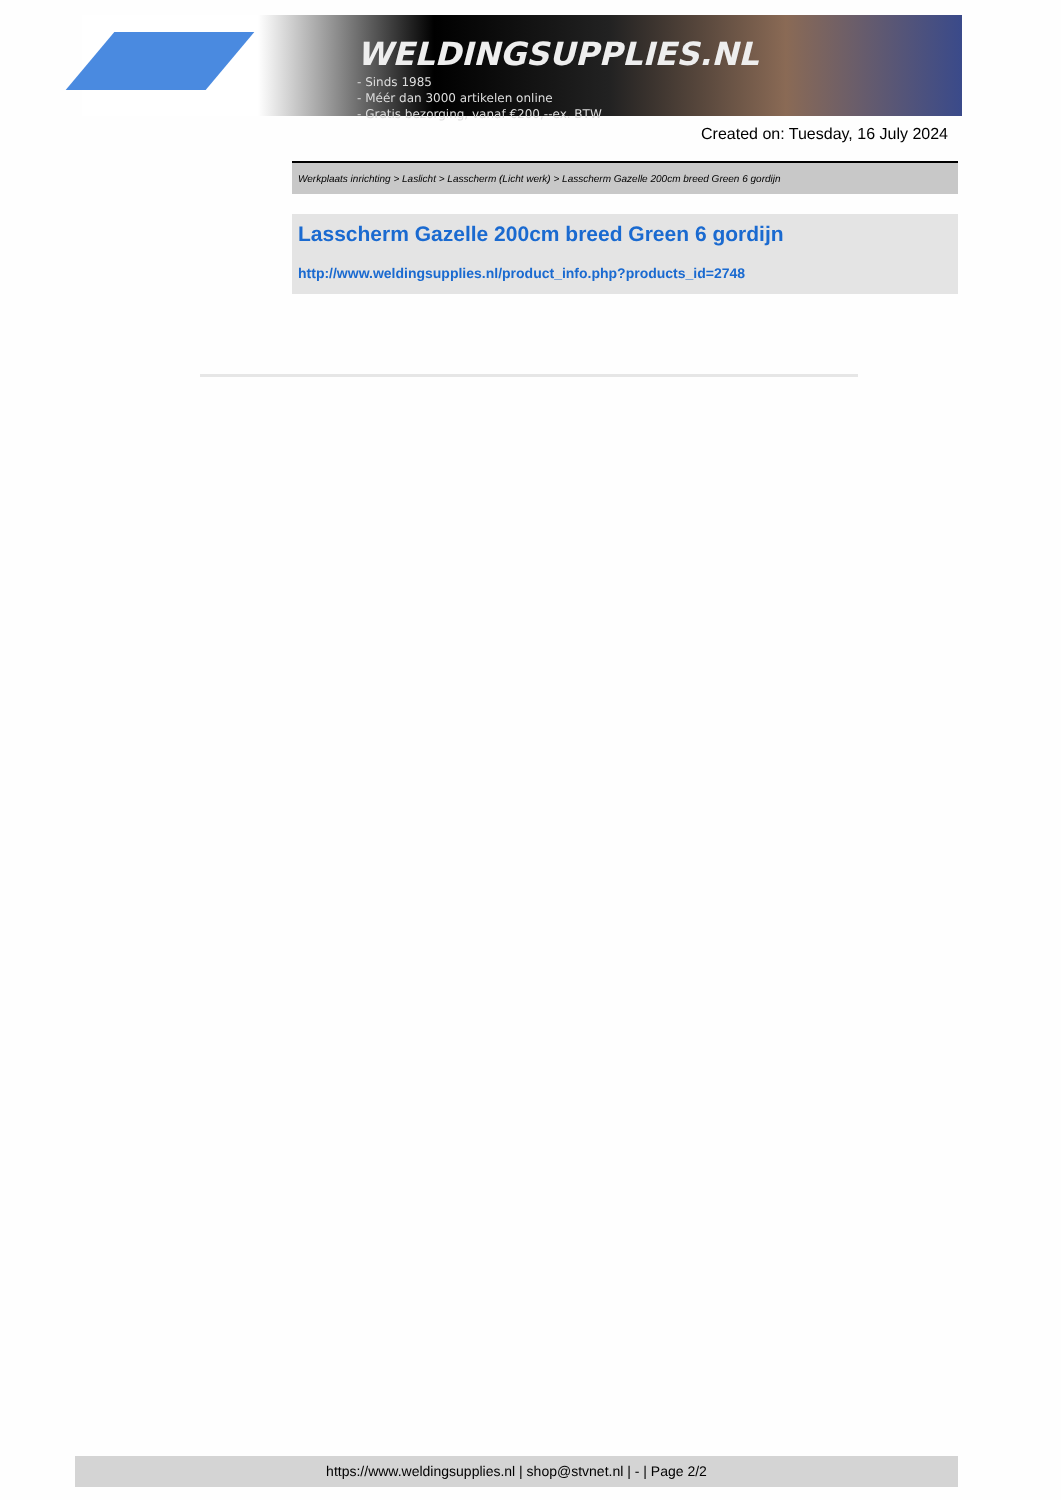WELDINGSUPPLIES.NL
- Sinds 1985
- Méér dan 3000 artikelen online
- Gratis bezorging, vanaf €200,--ex. BTW
Created on: Tuesday, 16 July 2024
Werkplaats inrichting > Laslicht > Lasscherm (Licht werk) > Lasscherm Gazelle 200cm breed Green 6 gordijn
Lasscherm Gazelle 200cm breed Green 6 gordijn
http://www.weldingsupplies.nl/product_info.php?products_id=2748
https://www.weldingsupplies.nl | shop@stvnet.nl | - | Page 2/2